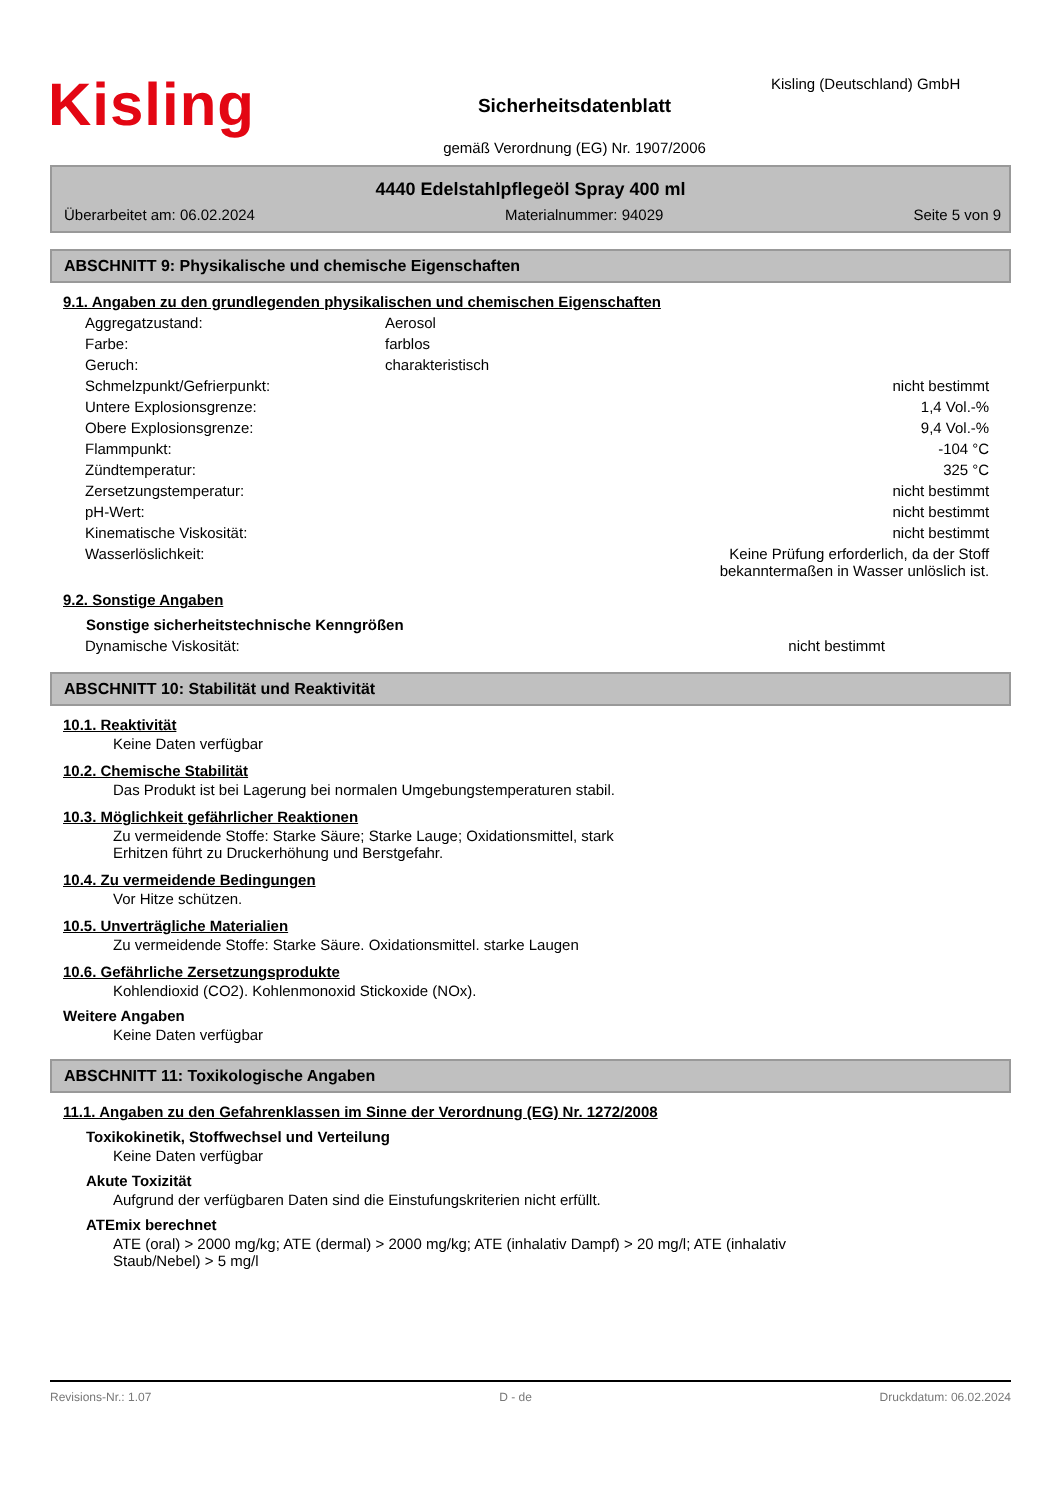Kisling
Sicherheitsdatenblatt
gemäß Verordnung (EG) Nr. 1907/2006
Kisling (Deutschland) GmbH
4440 Edelstahlpflegeöl Spray 400 ml
Überarbeitet am: 06.02.2024 Materialnummer: 94029 Seite 5 von 9
ABSCHNITT 9: Physikalische und chemische Eigenschaften
9.1. Angaben zu den grundlegenden physikalischen und chemischen Eigenschaften
| Aggregatzustand: | Aerosol | |
| Farbe: | farblos | |
| Geruch: | charakteristisch | |
| Schmelzpunkt/Gefrierpunkt: | | nicht bestimmt |
| Untere Explosionsgrenze: | | 1,4 Vol.-% |
| Obere Explosionsgrenze: | | 9,4 Vol.-% |
| Flammpunkt: | | -104 °C |
| Zündtemperatur: | | 325 °C |
| Zersetzungstemperatur: | | nicht bestimmt |
| pH-Wert: | | nicht bestimmt |
| Kinematische Viskosität: | | nicht bestimmt |
| Wasserlöslichkeit: | | Keine Prüfung erforderlich, da der Stoff bekanntermaßen in Wasser unlöslich ist. |
9.2. Sonstige Angaben
Sonstige sicherheitstechnische Kenngrößen
| Dynamische Viskosität: | | nicht bestimmt |
ABSCHNITT 10: Stabilität und Reaktivität
10.1. Reaktivität
Keine Daten verfügbar
10.2. Chemische Stabilität
Das Produkt ist bei Lagerung bei normalen Umgebungstemperaturen stabil.
10.3. Möglichkeit gefährlicher Reaktionen
Zu vermeidende Stoffe: Starke Säure; Starke Lauge; Oxidationsmittel, stark
Erhitzen führt zu Druckerhöhung und Berstgefahr.
10.4. Zu vermeidende Bedingungen
Vor Hitze schützen.
10.5. Unverträgliche Materialien
Zu vermeidende Stoffe: Starke Säure. Oxidationsmittel. starke Laugen
10.6. Gefährliche Zersetzungsprodukte
Kohlendioxid (CO2). Kohlenmonoxid Stickoxide (NOx).
Weitere Angaben
Keine Daten verfügbar
ABSCHNITT 11: Toxikologische Angaben
11.1. Angaben zu den Gefahrenklassen im Sinne der Verordnung (EG) Nr. 1272/2008
Toxikokinetik, Stoffwechsel und Verteilung
Keine Daten verfügbar
Akute Toxizität
Aufgrund der verfügbaren Daten sind die Einstufungskriterien nicht erfüllt.
ATEmix berechnet
ATE (oral) > 2000 mg/kg; ATE (dermal) > 2000 mg/kg; ATE (inhalativ Dampf) > 20 mg/l; ATE (inhalativ
Staub/Nebel) > 5 mg/l
Revisions-Nr.: 1.07 D - de Druckdatum: 06.02.2024